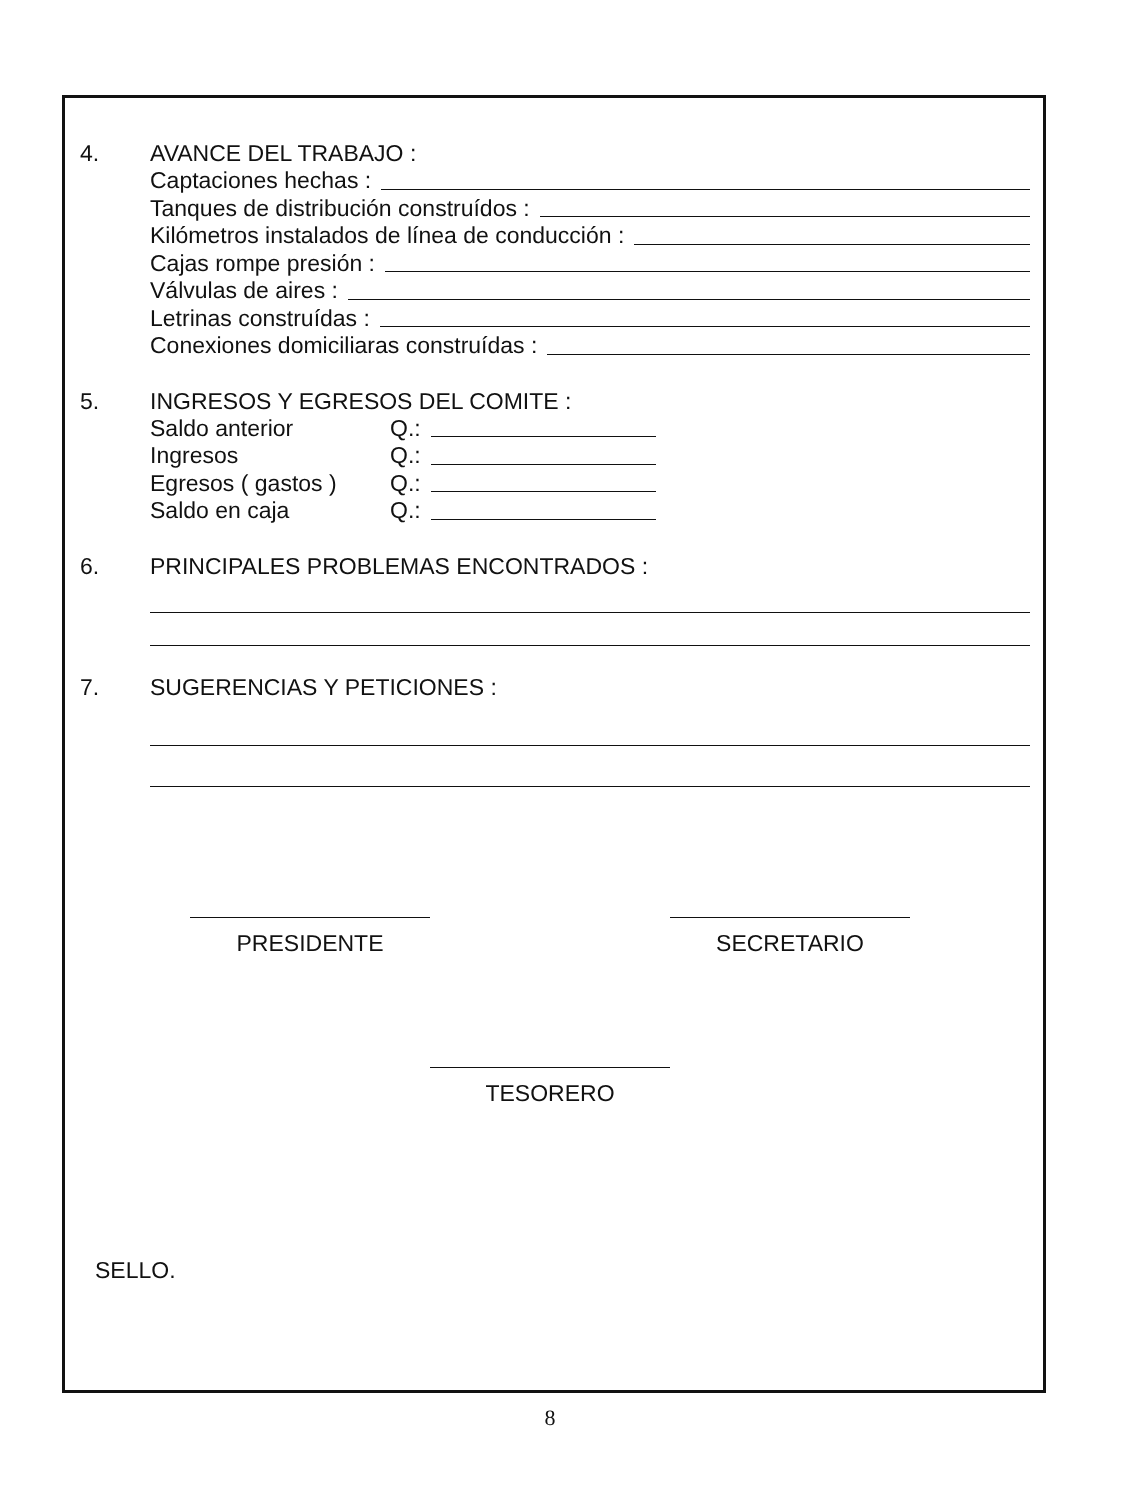4. AVANCE DEL TRABAJO :
Captaciones hechas :
Tanques de distribución construídos :
Kilómetros instalados de línea de conducción :
Cajas rompe presión :
Válvulas de aires :
Letrinas construídas :
Conexiones domiciliaras construídas :
5. INGRESOS Y EGRESOS DEL COMITE :
Saldo anterior Q.:
Ingresos Q.:
Egresos ( gastos ) Q.:
Saldo en caja Q.:
6. PRINCIPALES PROBLEMAS ENCONTRADOS :
7. SUGERENCIAS Y PETICIONES :
PRESIDENTE SECRETARIO
TESORERO
SELLO.
8